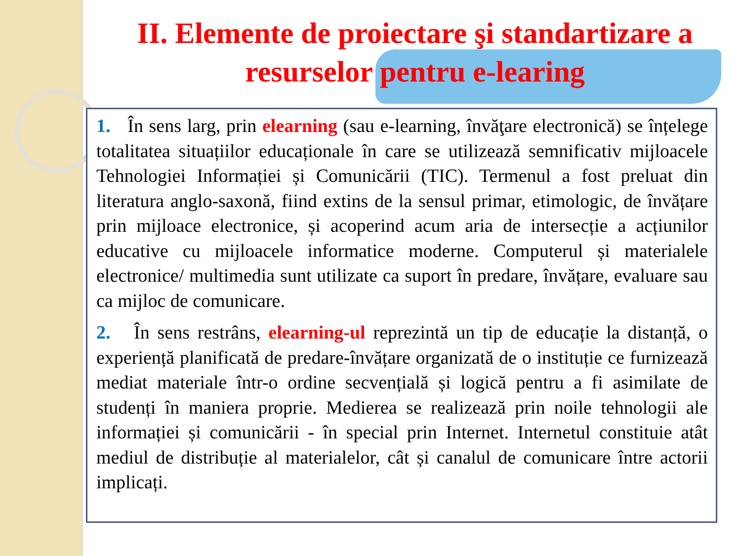II. Elemente de proiectare şi standartizare a resurselor pentru e-learing
1. În sens larg, prin elearning (sau e-learning, învăţare electronică) se înțelege totalitatea situațiilor educaționale în care se utilizează semnificativ mijloacele Tehnologiei Informației și Comunicării (TIC). Termenul a fost preluat din literatura anglo-saxonă, fiind extins de la sensul primar, etimologic, de învățare prin mijloace electronice, și acoperind acum aria de intersecție a acțiunilor educative cu mijloacele informatice moderne. Computerul și materialele electronice/ multimedia sunt utilizate ca suport în predare, învățare, evaluare sau ca mijloc de comunicare.
2. În sens restrâns, elearning-ul reprezintă un tip de educație la distanță, o experiență planificată de predare-învățare organizată de o instituție ce furnizează mediat materiale într-o ordine secvențială și logică pentru a fi asimilate de studenți în maniera proprie. Medierea se realizează prin noile tehnologii ale informației și comunicării - în special prin Internet. Internetul constituie atât mediul de distribuție al materialelor, cât și canalul de comunicare între actorii implicați.